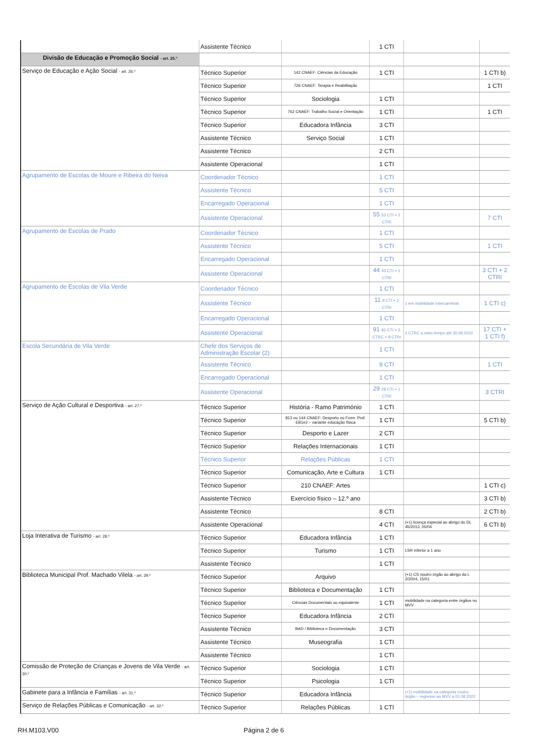| | Assistente Técnico | | 1 CTI | | |
| Divisão de Educação e Promoção Social - art. 25.º | | | | | |
| Serviço de Educação e Ação Social - art. 26.º | Técnico Superior | 142 CNAEF: Ciências da Educação | 1 CTI | | 1 CTI b) |
| | Técnico Superior | 726 CNAEF: Terapia e Reabilitação | | | 1 CTI |
| | Técnico Superior | Sociologia | 1 CTI | | |
| | Técnico Superior | 762 CNAEF: Trabalho Social e Orientação | 1 CTI | | 1 CTI |
| | Técnico Superior | Educadora Infância | 3 CTI | | |
| | Assistente Técnico | Serviço Social | 1 CTI | | |
| | Assistente Técnico | | 2 CTI | | |
| | Assistente Operacional | | 1 CTI | | |
| Agrupamento de Escolas de Moure e Ribeira do Neiva | Coordenador Técnico | | 1 CTI | | |
| | Assistente Técnico | | 5 CTI | | |
| | Encarregado Operacional | | 1 CTI | | |
| | Assistente Operacional | | 55 53 CTI + 2 CTRI | | 7 CTI |
| Agrupamento de Escolas de Prado | Coordenador Técnico | | 1 CTI | | |
| | Assistente Técnico | | 5 CTI | | 1 CTI |
| | Encarregado Operacional | | 1 CTI | | |
| | Assistente Operacional | | 44 43 CTI + 1 CTRI | | 3 CTI + 2 CTRI |
| Agrupamento de Escolas de Vila Verde | Coordenador Técnico | | 1 CTI | | |
| | Assistente Técnico | | 11 9 CTI + 2 CTRI | 1 em mobilidade intercarreiras | 1 CTI c) |
| | Encarregado Operacional | | 1 CTI | | |
| | Assistente Operacional | | 91 81 CTI + 2 CTRC + 8 CTRI | 2 CTRC a meio tempo até 30.06.2022 | 17 CTI + 1 CTI f) |
| Escola Secundária de Vila Verde | Chefe dos Serviços de Administração Escolar (2) | | 1 CTI | | |
| | Assistente Técnico | | 9 CTI | | 1 CTI |
| | Encarregado Operacional | | 1 CTI | | |
| | Assistente Operacional | | 29 28 CTI + 1 CTRI | | 3 CTRI |
| Serviço de Ação Cultural e Desportiva - art. 27.º | Técnico Superior | História - Ramo Património | 1 CTI | | |
| | Técnico Superior | 813 ou 144 CNAEF: Desporto ou Form. Prof. EB1e2 – variante educação física | 1 CTI | | 5 CTI b) |
| | Técnico Superior | Desporto e Lazer | 2 CTI | | |
| | Técnico Superior | Relações Internacionais | 1 CTI | | |
| | Técnico Superior | Relações Públicas | 1 CTI | | |
| | Técnico Superior | Comunicação, Arte e Cultura | 1 CTI | | |
| | Técnico Superior | 210 CNAEF: Artes | | | 1 CTI c) |
| | Assistente Técnico | Exercício físico – 12.º ano | | | 3 CTI b) |
| | Assistente Técnico | | 8 CTI | | 2 CTI b) |
| | Assistente Operacional | | 4 CTI | (+1) licença especial ao abrigo do DL 45/2013, 05/04 | 6 CTI b) |
| Loja Interativa de Turismo - art. 28.º | Técnico Superior | Educadora Infância | 1 CTI | | |
| | Técnico Superior | Turismo | 1 CTI | LSR inferior a 1 ano | |
| | Assistente Técnico | | 1 CTI | | |
| Biblioteca Municipal Prof. Machado Vilela - art. 29.º | Técnico Superior | Arquivo | | (+1) CS noutro órgão ao abrigo da L 2/2004, 15/01 | |
| | Técnico Superior | Biblioteca e Documentação | 1 CTI | | |
| | Técnico Superior | Ciências Documentais ou equivalente | 1 CTI | mobilidade na categoria entre órgãos no MVV | |
| | Técnico Superior | Educadora Infância | 2 CTI | | |
| | Assistente Técnico | BAD / Biblioteca e Documentação | 3 CTI | | |
| | Assistente Técnico | Museografia | 1 CTI | | |
| | Assistente Técnico | | 1 CTI | | |
| Comissão de Proteção de Crianças e Jovens de Vila Verde - art. 30.º | Técnico Superior | Sociologia | 1 CTI | | |
| | Técnico Superior | Psicologia | 1 CTI | | |
| Gabinete para a Infância e Famílias - art. 31.º | Técnico Superior | Educadora Infância | | (+1) mobilidade na categoria noutro órgão – regresso ao MVV a 01.08.2022 | |
| Serviço de Relações Públicas e Comunicação - art. 32.º | Técnico Superior | Relações Públicas | 1 CTI | | |
RH.M103.V00 Página 2 de 6